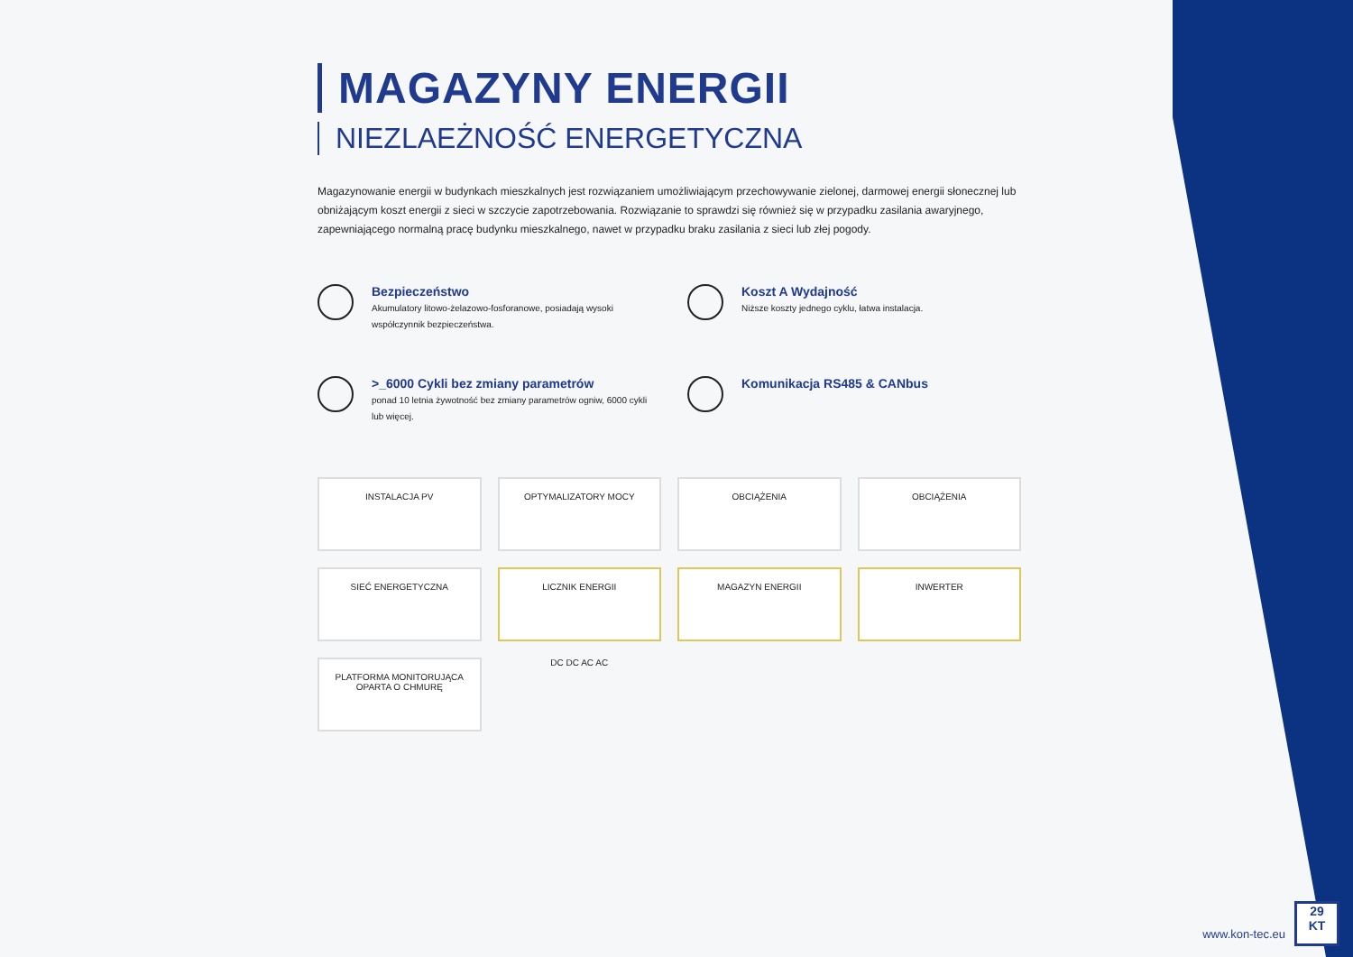MAGAZYNY ENERGII
NIEZLAEŻNOŚĆ ENERGETYCZNA
Magazynowanie energii w budynkach mieszkalnych jest rozwiązaniem umożliwiającym przechowywanie zielonej, darmowej energii słonecznej lub obniżającym koszt energii z sieci w szczycie zapotrzebowania. Rozwiązanie to sprawdzi się również się w przypadku zasilania awaryjnego, zapewniającego normalną pracę budynku mieszkalnego, nawet w przypadku braku zasilania z sieci lub złej pogody.
Bezpieczeństwo
Akumulatory litowo-żelazowo-fosforanowe, posiadają wysoki współczynnik bezpieczeństwa.
Koszt A Wydajność
Niższe koszty jednego cyklu, łatwa instalacja.
>_6000 Cykli bez zmiany parametrów
ponad 10 letnia żywotność bez zmiany parametrów ogniw, 6000 cykli lub więcej.
Komunikacja RS485 & CANbus
INSTALACJA PV
OPTYMALIZATORY MOCY
OBCIĄŻENIA
OBCIĄŻENIA
SIEĆ ENERGETYCZNA
LICZNIK ENERGII
MAGAZYN ENERGII
INWERTER
PLATFORMA MONITORUJĄCA OPARTA O CHMURĘ
DC DC AC AC
www.kon-tec.eu
29
KT